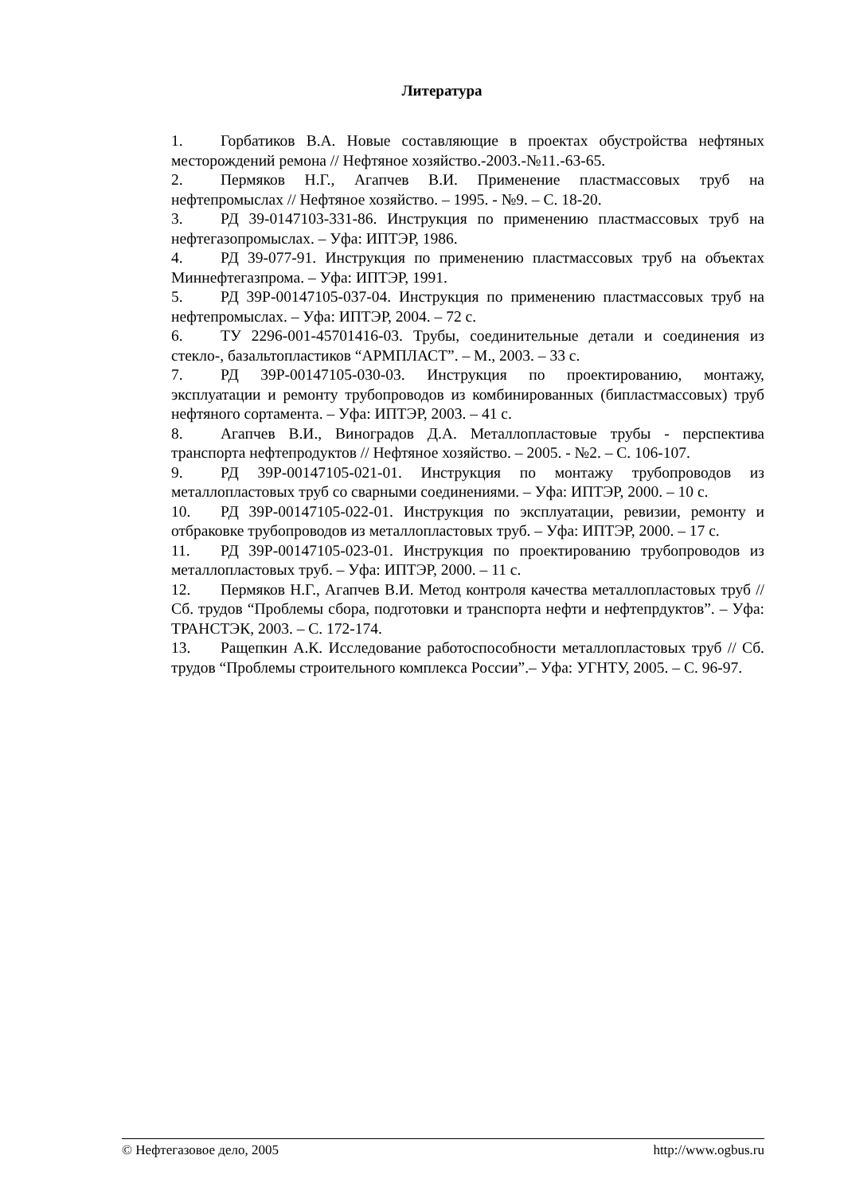Литература
1. Горбатиков В.А. Новые составляющие в проектах обустройства нефтяных месторождений ремона // Нефтяное хозяйство.-2003.-№11.-63-65.
2. Пермяков Н.Г., Агапчев В.И. Применение пластмассовых труб на нефтепромыслах // Нефтяное хозяйство. – 1995. - №9. – С. 18-20.
3. РД 39-0147103-331-86. Инструкция по применению пластмассовых труб на нефтегазопромыслах. – Уфа: ИПТЭР, 1986.
4. РД 39-077-91. Инструкция по применению пластмассовых труб на объектах Миннефтегазпрома. – Уфа: ИПТЭР, 1991.
5. РД 39Р-00147105-037-04. Инструкция по применению пластмассовых труб на нефтепромыслах. – Уфа: ИПТЭР, 2004. – 72 с.
6. ТУ 2296-001-45701416-03. Трубы, соединительные детали и соединения из стекло-, базальтопластиков “АРМПЛАСТ”. – М., 2003. – 33 с.
7. РД 39Р-00147105-030-03. Инструкция по проектированию, монтажу, эксплуатации и ремонту трубопроводов из комбинированных (бипластмассовых) труб нефтяного сортамента. – Уфа: ИПТЭР, 2003. – 41 с.
8. Агапчев В.И., Виноградов Д.А. Металлопластовые трубы - перспектива транспорта нефтепродуктов // Нефтяное хозяйство. – 2005. - №2. – С. 106-107.
9. РД 39Р-00147105-021-01. Инструкция по монтажу трубопроводов из металлопластовых труб со сварными соединениями. – Уфа: ИПТЭР, 2000. – 10 с.
10. РД 39Р-00147105-022-01. Инструкция по эксплуатации, ревизии, ремонту и отбраковке трубопроводов из металлопластовых труб. – Уфа: ИПТЭР, 2000. – 17 с.
11. РД 39Р-00147105-023-01. Инструкция по проектированию трубопроводов из металлопластовых труб. – Уфа: ИПТЭР, 2000. – 11 с.
12. Пермяков Н.Г., Агапчев В.И. Метод контроля качества металлопластовых труб // Сб. трудов “Проблемы сбора, подготовки и транспорта нефти и нефтепрдуктов”. – Уфа: ТРАНСТЭК, 2003. – С. 172-174.
13. Ращепкин А.К. Исследование работоспособности металлопластовых труб // Сб. трудов “Проблемы строительного комплекса России”.– Уфа: УГНТУ, 2005. – С. 96-97.
© Нефтегазовое дело, 2005 http://www.ogbus.ru